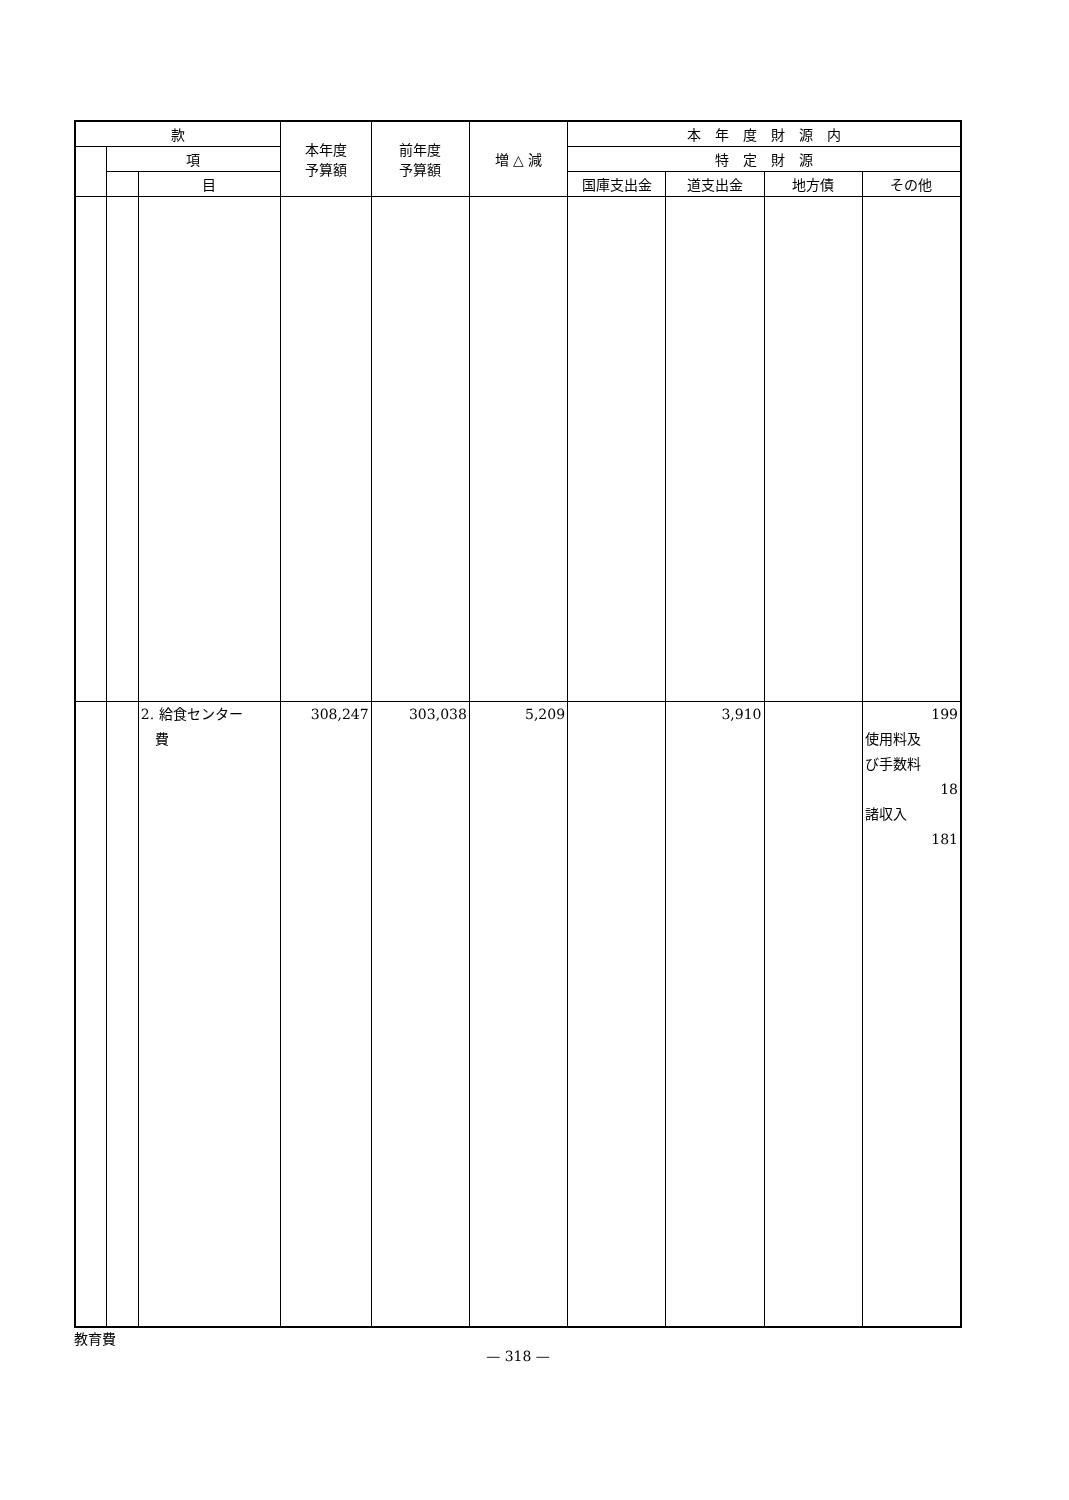| 款 | | | 本年度 予算額 | 前年度 予算額 | 増 △ 減 | 本 年 度 財 源 内 | | | |
| --- | --- | --- | --- | --- | --- | --- | --- | --- | --- |
| | 項 | | | | | 特 定 財 源 | | | |
| | | 目 | | | | 国庫支出金 | 道支出金 | 地方債 | その他 |
| | | 2. 給食センター 費 | 308,247 | 303,038 | 5,209 | | 3,910 | | 199 使用料及 び手数料 18 諸収入 181 |
教育費
— 318 —